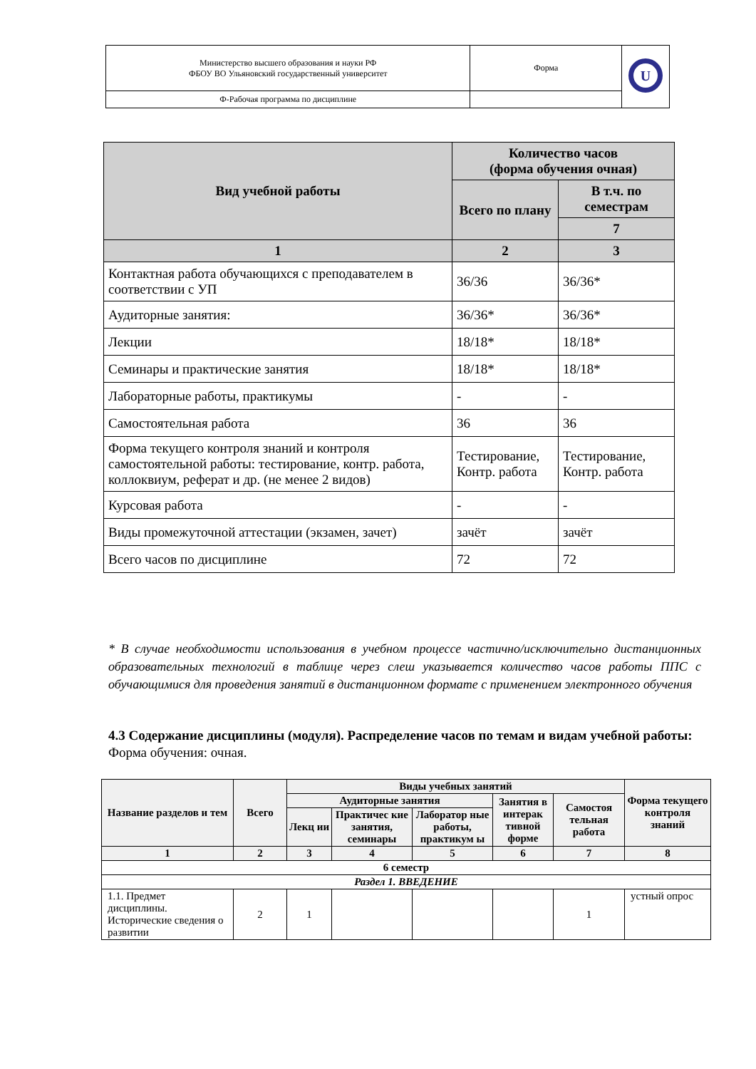| Министерство высшего образования и науки РФ ФБОУ ВО Ульяновский государственный университет | Форма | U |
| Ф-Рабочая программа по дисциплине | | |
| Вид учебной работы | Количество часов (форма обучения очная) | |
| --- | --- | --- |
| | Всего по плану | В т.ч. по семестрам |
| | | 7 |
| 1 | 2 | 3 |
| Контактная работа обучающихся с преподавателем в соответствии с УП | 36/36 | 36/36* |
| Аудиторные занятия: | 36/36* | 36/36* |
| Лекции | 18/18* | 18/18* |
| Семинары и практические занятия | 18/18* | 18/18* |
| Лабораторные работы, практикумы | - | - |
| Самостоятельная работа | 36 | 36 |
| Форма текущего контроля знаний и контроля самостоятельной работы: тестирование, контр. работа, коллоквиум, реферат и др. (не менее 2 видов) | Тестирование, Контр. работа | Тестирование, Контр. работа |
| Курсовая работа | - | - |
| Виды промежуточной аттестации (экзамен, зачет) | зачёт | зачёт |
| Всего часов по дисциплине | 72 | 72 |
* В случае необходимости использования в учебном процессе частично/исключительно дистанционных образовательных технологий в таблице через слеш указывается количество часов работы ППС с обучающимися для проведения занятий в дистанционном формате с применением электронного обучения
4.3 Содержание дисциплины (модуля). Распределение часов по темам и видам учебной работы:
Форма обучения: очная.
| Название разделов и тем | Всего | Виды учебных занятий | | | | | Форма текущего контроля знаний |
| --- | --- | --- | --- | --- | --- | --- | --- |
| | | Аудиторные занятия | | | Занятия в интерак тивной форме | Самостоя тельная работа | |
| | | Лекц ии | Практичес кие занятия, семинары | Лаборатор ные работы, практикум ы | | | |
| 1 | 2 | 3 | 4 | 5 | 6 | 7 | 8 |
| 6 семестр | | | | | | | |
| Раздел 1. ВВЕДЕНИЕ | | | | | | | |
| 1.1. Предмет дисциплины. Исторические сведения о развитии | 2 | 1 | | | | 1 | устный опрос |